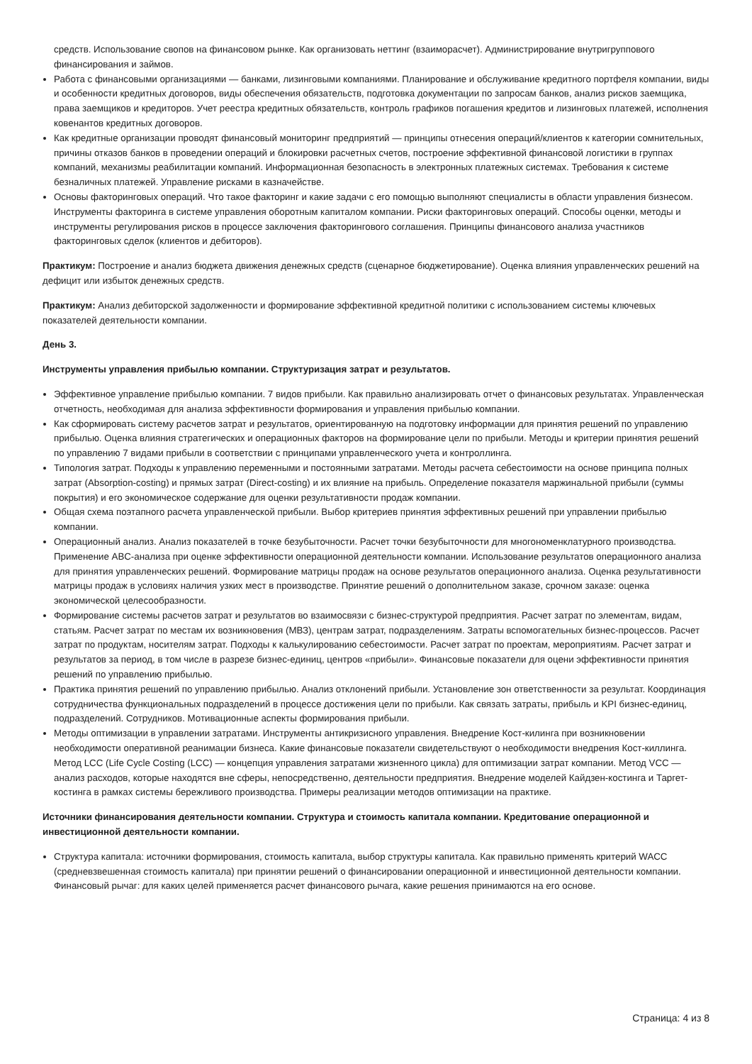средств. Использование свопов на финансовом рынке. Как организовать неттинг (взаиморасчет). Администрирование внутригруппового финансирования и займов.
Работа с финансовыми организациями — банками, лизинговыми компаниями. Планирование и обслуживание кредитного портфеля компании, виды и особенности кредитных договоров, виды обеспечения обязательств, подготовка документации по запросам банков, анализ рисков заемщика, права заемщиков и кредиторов. Учет реестра кредитных обязательств, контроль графиков погашения кредитов и лизинговых платежей, исполнения ковенантов кредитных договоров.
Как кредитные организации проводят финансовый мониторинг предприятий — принципы отнесения операций/клиентов к категории сомнительных, причины отказов банков в проведении операций и блокировки расчетных счетов, построение эффективной финансовой логистики в группах компаний, механизмы реабилитации компаний. Информационная безопасность в электронных платежных системах. Требования к системе безналичных платежей. Управление рисками в казначействе.
Основы факторинговых операций. Что такое факторинг и какие задачи с его помощью выполняют специалисты в области управления бизнесом. Инструменты факторинга в системе управления оборотным капиталом компании. Риски факторинговых операций. Способы оценки, методы и инструменты регулирования рисков в процессе заключения факторингового соглашения. Принципы финансового анализа участников факторинговых сделок (клиентов и дебиторов).
Практикум: Построение и анализ бюджета движения денежных средств (сценарное бюджетирование). Оценка влияния управленческих решений на дефицит или избыток денежных средств.
Практикум: Анализ дебиторской задолженности и формирование эффективной кредитной политики с использованием системы ключевых показателей деятельности компании.
День 3.
Инструменты управления прибылью компании. Структуризация затрат и результатов.
Эффективное управление прибылью компании. 7 видов прибыли. Как правильно анализировать отчет о финансовых результатах. Управленческая отчетность, необходимая для анализа эффективности формирования и управления прибылью компании.
Как сформировать систему расчетов затрат и результатов, ориентированную на подготовку информации для принятия решений по управлению прибылью. Оценка влияния стратегических и операционных факторов на формирование цели по прибыли. Методы и критерии принятия решений по управлению 7 видами прибыли в соответствии с принципами управленческого учета и контроллинга.
Типология затрат. Подходы к управлению переменными и постоянными затратами. Методы расчета себестоимости на основе принципа полных затрат (Absorption-costing) и прямых затрат (Direct-costing) и их влияние на прибыль. Определение показателя маржинальной прибыли (суммы покрытия) и его экономическое содержание для оценки результативности продаж компании.
Общая схема поэтапного расчета управленческой прибыли. Выбор критериев принятия эффективных решений при управлении прибылью компании.
Операционный анализ. Анализ показателей в точке безубыточности. Расчет точки безубыточности для многономенклатурного производства. Применение ABC-анализа при оценке эффективности операционной деятельности компании. Использование результатов операционного анализа для принятия управленческих решений. Формирование матрицы продаж на основе результатов операционного анализа. Оценка результативности матрицы продаж в условиях наличия узких мест в производстве. Принятие решений о дополнительном заказе, срочном заказе: оценка экономической целесообразности.
Формирование системы расчетов затрат и результатов во взаимосвязи с бизнес-структурой предприятия. Расчет затрат по элементам, видам, статьям. Расчет затрат по местам их возникновения (МВЗ), центрам затрат, подразделениям. Затраты вспомогательных бизнес-процессов. Расчет затрат по продуктам, носителям затрат. Подходы к калькулированию себестоимости. Расчет затрат по проектам, мероприятиям. Расчет затрат и результатов за период, в том числе в разрезе бизнес-единиц, центров «прибыли». Финансовые показатели для оцени эффективности принятия решений по управлению прибылью.
Практика принятия решений по управлению прибылью. Анализ отклонений прибыли. Установление зон ответственности за результат. Координация сотрудничества функциональных подразделений в процессе достижения цели по прибыли. Как связать затраты, прибыль и KPI бизнес-единиц, подразделений. Сотрудников. Мотивационные аспекты формирования прибыли.
Методы оптимизации в управлении затратами. Инструменты антикризисного управления. Внедрение Кост-килинга при возникновении необходимости оперативной реанимации бизнеса. Какие финансовые показатели свидетельствуют о необходимости внедрения Кост-киллинга. Метод LCC (Life Cycle Costing (LCC) — концепция управления затратами жизненного цикла) для оптимизации затрат компании. Метод VCC — анализ расходов, которые находятся вне сферы, непосредственно, деятельности предприятия. Внедрение моделей Кайдзен-костинга и Таргет-костинга в рамках системы бережливого производства. Примеры реализации методов оптимизации на практике.
Источники финансирования деятельности компании. Структура и стоимость капитала компании. Кредитование операционной и инвестиционной деятельности компании.
Структура капитала: источники формирования, стоимость капитала, выбор структуры капитала. Как правильно применять критерий WACC (средневзвешенная стоимость капитала) при принятии решений о финансировании операционной и инвестиционной деятельности компании. Финансовый рычаг: для каких целей применяется расчет финансового рычага, какие решения принимаются на его основе.
Страница: 4 из 8